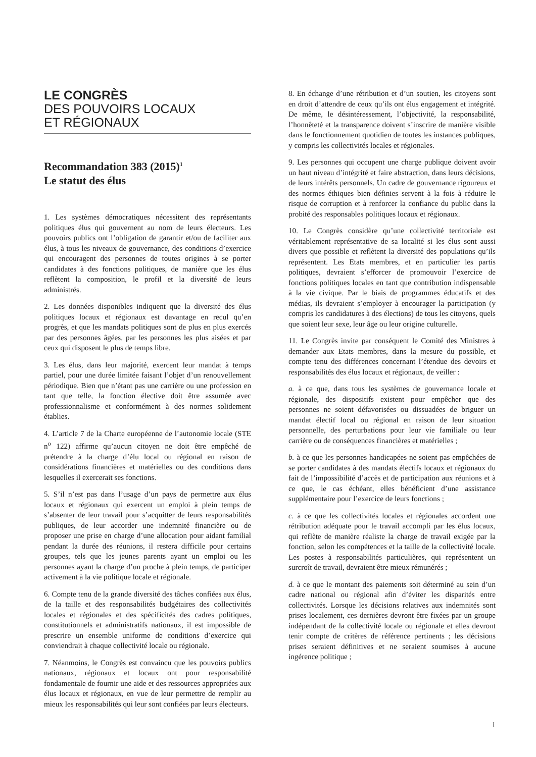LE CONGRÈS
DES POUVOIRS LOCAUX
ET RÉGIONAUX
Recommandation 383 (2015)<sup>1</sup>
Le statut des élus
1. Les systèmes démocratiques nécessitent des représentants politiques élus qui gouvernent au nom de leurs électeurs. Les pouvoirs publics ont l’obligation de garantir et/ou de faciliter aux élus, à tous les niveaux de gouvernance, des conditions d’exercice qui encouragent des personnes de toutes origines à se porter candidates à des fonctions politiques, de manière que les élus reflètent la composition, le profil et la diversité de leurs administrés.
2. Les données disponibles indiquent que la diversité des élus politiques locaux et régionaux est davantage en recul qu’en progrès, et que les mandats politiques sont de plus en plus exercés par des personnes âgées, par les personnes les plus aisées et par ceux qui disposent le plus de temps libre.
3. Les élus, dans leur majorité, exercent leur mandat à temps partiel, pour une durée limitée faisant l’objet d’un renouvellement périodique. Bien que n’étant pas une carrière ou une profession en tant que telle, la fonction élective doit être assumée avec professionnalisme et conformément à des normes solidement établies.
4. L’article 7 de la Charte européenne de l’autonomie locale (STE n<sup>o</sup> 122) affirme qu’aucun citoyen ne doit être empêché de prétendre à la charge d’élu local ou régional en raison de considérations financières et matérielles ou des conditions dans lesquelles il exercerait ses fonctions.
5. S’il n’est pas dans l’usage d’un pays de permettre aux élus locaux et régionaux qui exercent un emploi à plein temps de s’absenter de leur travail pour s’acquitter de leurs responsabilités publiques, de leur accorder une indemnité financière ou de proposer une prise en charge d’une allocation pour aidant familial pendant la durée des réunions, il restera difficile pour certains groupes, tels que les jeunes parents ayant un emploi ou les personnes ayant la charge d’un proche à plein temps, de participer activement à la vie politique locale et régionale.
6. Compte tenu de la grande diversité des tâches confiées aux élus, de la taille et des responsabilités budgétaires des collectivités locales et régionales et des spécificités des cadres politiques, constitutionnels et administratifs nationaux, il est impossible de prescrire un ensemble uniforme de conditions d’exercice qui conviendrait à chaque collectivité locale ou régionale.
7. Néanmoins, le Congrès est convaincu que les pouvoirs publics nationaux, régionaux et locaux ont pour responsabilité fondamentale de fournir une aide et des ressources appropriées aux élus locaux et régionaux, en vue de leur permettre de remplir au mieux les responsabilités qui leur sont confiées par leurs électeurs.
8. En échange d’une rétribution et d’un soutien, les citoyens sont en droit d’attendre de ceux qu’ils ont élus engagement et intégrité. De même, le désintéressement, l’objectivité, la responsabilité, l’honnêteté et la transparence doivent s’inscrire de manière visible dans le fonctionnement quotidien de toutes les instances publiques, y compris les collectivités locales et régionales.
9. Les personnes qui occupent une charge publique doivent avoir un haut niveau d’intégrité et faire abstraction, dans leurs décisions, de leurs intérêts personnels. Un cadre de gouvernance rigoureux et des normes éthiques bien définies servent à la fois à réduire le risque de corruption et à renforcer la confiance du public dans la probité des responsables politiques locaux et régionaux.
10. Le Congrès considère qu’une collectivité territoriale est véritablement représentative de sa localité si les élus sont aussi divers que possible et reflètent la diversité des populations qu’ils représentent. Les Etats membres, et en particulier les partis politiques, devraient s’efforcer de promouvoir l’exercice de fonctions politiques locales en tant que contribution indispensable à la vie civique. Par le biais de programmes éducatifs et des médias, ils devraient s’employer à encourager la participation (y compris les candidatures à des élections) de tous les citoyens, quels que soient leur sexe, leur âge ou leur origine culturelle.
11. Le Congrès invite par conséquent le Comité des Ministres à demander aux Etats membres, dans la mesure du possible, et compte tenu des différences concernant l’étendue des devoirs et responsabilités des élus locaux et régionaux, de veiller :
a. à ce que, dans tous les systèmes de gouvernance locale et régionale, des dispositifs existent pour empêcher que des personnes ne soient défavorisées ou dissuadées de briguer un mandat électif local ou régional en raison de leur situation personnelle, des perturbations pour leur vie familiale ou leur carrière ou de conséquences financières et matérielles ;
b. à ce que les personnes handicapées ne soient pas empêchées de se porter candidates à des mandats électifs locaux et régionaux du fait de l’impossibilité d’accès et de participation aux réunions et à ce que, le cas échéant, elles bénéficient d’une assistance supplémentaire pour l’exercice de leurs fonctions ;
c. à ce que les collectivités locales et régionales accordent une rétribution adéquate pour le travail accompli par les élus locaux, qui reflète de manière réaliste la charge de travail exigée par la fonction, selon les compétences et la taille de la collectivité locale. Les postes à responsabilités particulières, qui représentent un surcroît de travail, devraient être mieux rémunérés ;
d. à ce que le montant des paiements soit déterminé au sein d’un cadre national ou régional afin d’éviter les disparités entre collectivités. Lorsque les décisions relatives aux indemnités sont prises localement, ces dernières devront être fixées par un groupe indépendant de la collectivité locale ou régionale et elles devront tenir compte de critères de référence pertinents ; les décisions prises seraient définitives et ne seraient soumises à aucune ingérence politique ;
1